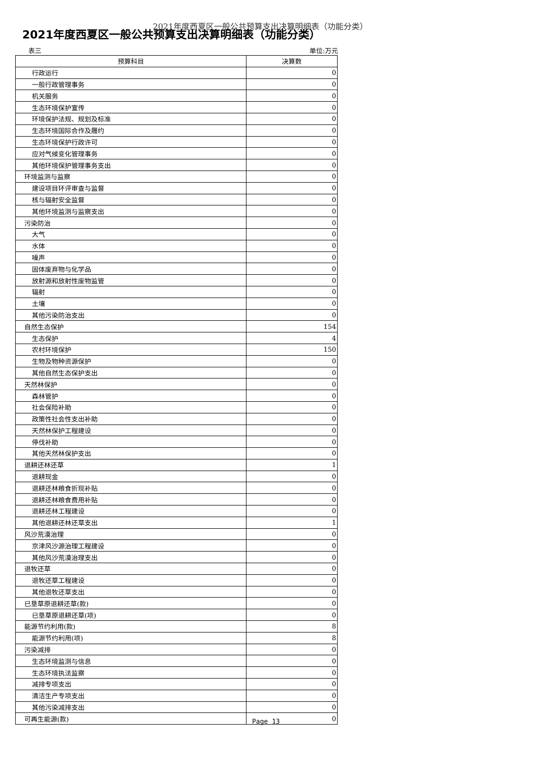2021年度西夏区一般公共预算支出决算明细表（功能分类）
2021年度西夏区一般公共预算支出决算明细表（功能分类）
表三 单位:万元
| 预算科目 | 决算数 |
| --- | --- |
| 行政运行 | 0 |
| 一般行政管理事务 | 0 |
| 机关服务 | 0 |
| 生态环境保护宣传 | 0 |
| 环境保护法规、规划及标准 | 0 |
| 生态环境国际合作及履约 | 0 |
| 生态环境保护行政许可 | 0 |
| 应对气候变化管理事务 | 0 |
| 其他环境保护管理事务支出 | 0 |
| 环境监测与监察 | 0 |
| 建设项目环评审查与监督 | 0 |
| 核与辐射安全监督 | 0 |
| 其他环境监测与监察支出 | 0 |
| 污染防治 | 0 |
| 大气 | 0 |
| 水体 | 0 |
| 噪声 | 0 |
| 固体废弃物与化学品 | 0 |
| 放射源和放射性废物监管 | 0 |
| 辐射 | 0 |
| 土壤 | 0 |
| 其他污染防治支出 | 0 |
| 自然生态保护 | 154 |
| 生态保护 | 4 |
| 农村环境保护 | 150 |
| 生物及物种资源保护 | 0 |
| 其他自然生态保护支出 | 0 |
| 天然林保护 | 0 |
| 森林管护 | 0 |
| 社会保险补助 | 0 |
| 政策性社会性支出补助 | 0 |
| 天然林保护工程建设 | 0 |
| 停伐补助 | 0 |
| 其他天然林保护支出 | 0 |
| 退耕还林还草 | 1 |
| 退耕现金 | 0 |
| 退耕还林粮食折现补贴 | 0 |
| 退耕还林粮食费用补贴 | 0 |
| 退耕还林工程建设 | 0 |
| 其他退耕还林还草支出 | 1 |
| 风沙荒漠治理 | 0 |
| 京津风沙源治理工程建设 | 0 |
| 其他风沙荒漠治理支出 | 0 |
| 退牧还草 | 0 |
| 退牧还草工程建设 | 0 |
| 其他退牧还草支出 | 0 |
| 已垦草原退耕还草(款) | 0 |
| 已垦草原退耕还草(项) | 0 |
| 能源节约利用(款) | 8 |
| 能源节约利用(项) | 8 |
| 污染减排 | 0 |
| 生态环境监测与信息 | 0 |
| 生态环境执法监察 | 0 |
| 减排专项支出 | 0 |
| 清洁生产专项支出 | 0 |
| 其他污染减排支出 | 0 |
| 可再生能源(款) | 0 |
Page 13